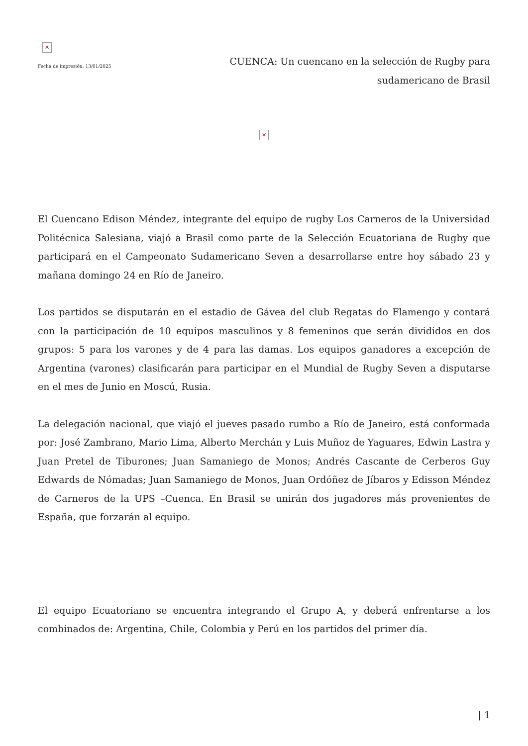✕
Fecha de impresión: 13/01/2025
CUENCA: Un cuencano en la selección de Rugby para sudamericano de Brasil
✕
El Cuencano Edison Méndez, integrante del equipo de rugby Los Carneros de la Universidad Politécnica Salesiana, viajó a Brasil como parte de la Selección Ecuatoriana de Rugby que participará en el Campeonato Sudamericano Seven a desarrollarse entre hoy sábado 23 y mañana domingo 24 en Río de Janeiro.
Los partidos se disputarán en el estadio de Gávea del club Regatas do Flamengo y contará con la participación de 10 equipos masculinos y 8 femeninos que serán divididos en dos grupos: 5 para los varones y de 4 para las damas. Los equipos ganadores a excepción de Argentina (varones) clasificarán para participar en el Mundial de Rugby Seven a disputarse en el mes de Junio en Moscú, Rusia.
La delegación nacional, que viajó el jueves pasado rumbo a Río de Janeiro, está conformada por: José Zambrano, Mario Lima, Alberto Merchán y Luis Muñoz de Yaguares, Edwin Lastra y Juan Pretel de Tiburones; Juan Samaniego de Monos; Andrés Cascante de Cerberos Guy Edwards de Nómadas; Juan Samaniego de Monos, Juan Ordóñez de Jíbaros y Edisson Méndez de Carneros de la UPS –Cuenca. En Brasil se unirán dos jugadores más provenientes de España, que forzarán al equipo.
El equipo Ecuatoriano se encuentra integrando el Grupo A, y deberá enfrentarse a los combinados de: Argentina, Chile, Colombia y Perú en los partidos del primer día.
| 1